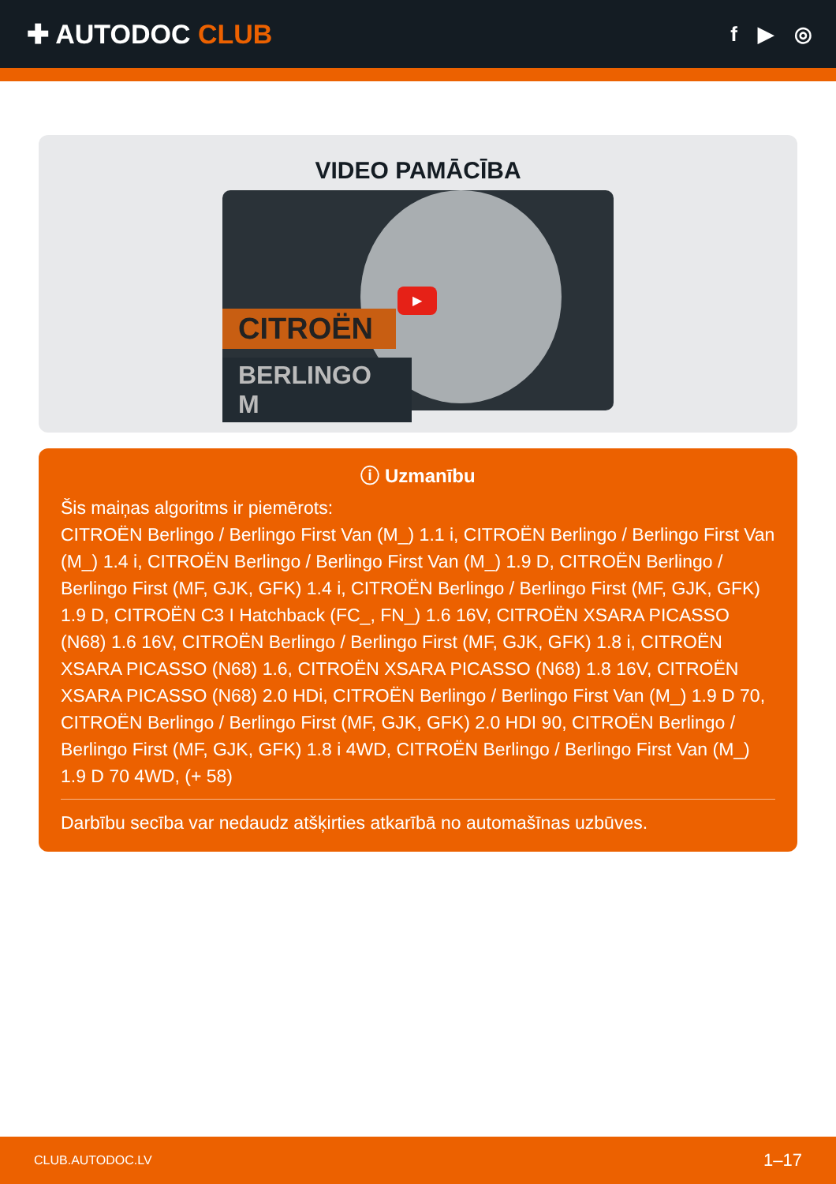✚ AUTODOC CLUB
f ▶ ◎
VIDEO PAMĀCĪBA
CITROËN
BERLINGO M
▶
ⓘ Uzmanību
Šis maiņas algoritms ir piemērots:
CITROËN Berlingo / Berlingo First Van (M_) 1.1 i, CITROËN Berlingo / Berlingo First Van (M_) 1.4 i, CITROËN Berlingo / Berlingo First Van (M_) 1.9 D, CITROËN Berlingo / Berlingo First (MF, GJK, GFK) 1.4 i, CITROËN Berlingo / Berlingo First (MF, GJK, GFK) 1.9 D, CITROËN C3 I Hatchback (FC_, FN_) 1.6 16V, CITROËN XSARA PICASSO (N68) 1.6 16V, CITROËN Berlingo / Berlingo First (MF, GJK, GFK) 1.8 i, CITROËN XSARA PICASSO (N68) 1.6, CITROËN XSARA PICASSO (N68) 1.8 16V, CITROËN XSARA PICASSO (N68) 2.0 HDi, CITROËN Berlingo / Berlingo First Van (M_) 1.9 D 70, CITROËN Berlingo / Berlingo First (MF, GJK, GFK) 2.0 HDI 90, CITROËN Berlingo / Berlingo First (MF, GJK, GFK) 1.8 i 4WD, CITROËN Berlingo / Berlingo First Van (M_) 1.9 D 70 4WD, (+ 58)
Darbību secība var nedaudz atšķirties atkarībā no automašīnas uzbūves.
CLUB.AUTODOC.LV 1–17